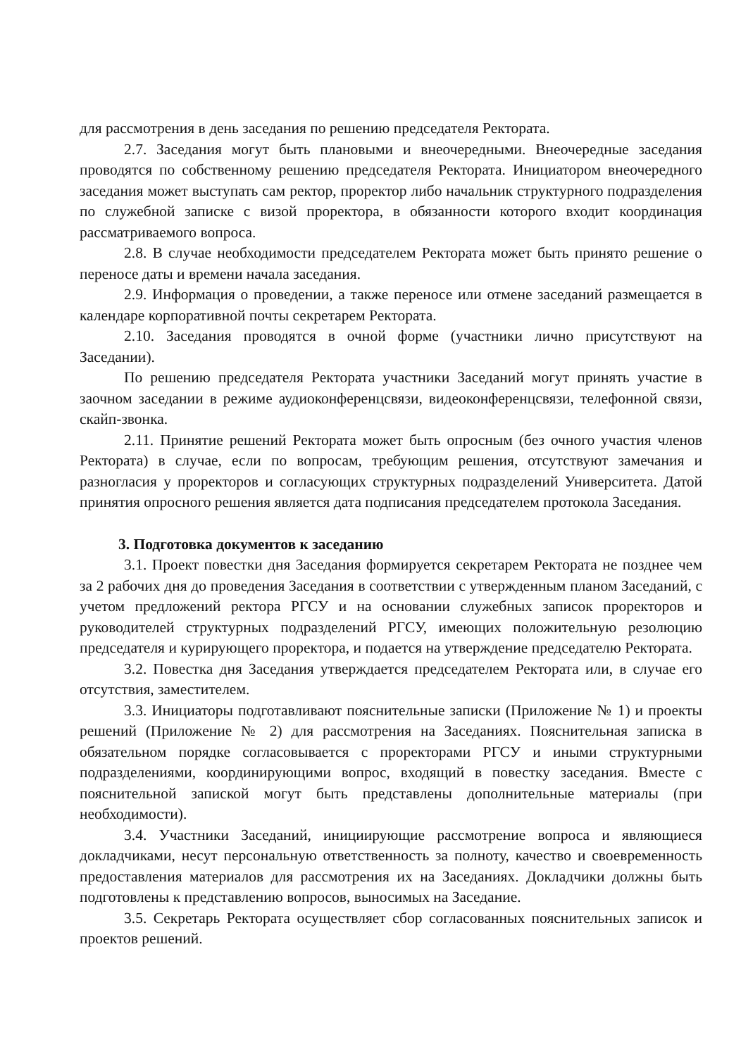для рассмотрения в день заседания по решению председателя Ректората.
2.7. Заседания могут быть плановыми и внеочередными. Внеочередные заседания проводятся по собственному решению председателя Ректората. Инициатором внеочередного заседания может выступать сам ректор, проректор либо начальник структурного подразделения по служебной записке с визой проректора, в обязанности которого входит координация рассматриваемого вопроса.
2.8. В случае необходимости председателем Ректората может быть принято решение о переносе даты и времени начала заседания.
2.9. Информация о проведении, а также переносе или отмене заседаний размещается в календаре корпоративной почты секретарем Ректората.
2.10. Заседания проводятся в очной форме (участники лично присутствуют на Заседании).
По решению председателя Ректората участники Заседаний могут принять участие в заочном заседании в режиме аудиоконференцсвязи, видеоконференцсвязи, телефонной связи, скайп-звонка.
2.11. Принятие решений Ректората может быть опросным (без очного участия членов Ректората) в случае, если по вопросам, требующим решения, отсутствуют замечания и разногласия у проректоров и согласующих структурных подразделений Университета. Датой принятия опросного решения является дата подписания председателем протокола Заседания.
3. Подготовка документов к заседанию
3.1. Проект повестки дня Заседания формируется секретарем Ректората не позднее чем за 2 рабочих дня до проведения Заседания в соответствии с утвержденным планом Заседаний, с учетом предложений ректора РГСУ и на основании служебных записок проректоров и руководителей структурных подразделений РГСУ, имеющих положительную резолюцию председателя и курирующего проректора, и подается на утверждение председателю Ректората.
3.2. Повестка дня Заседания утверждается председателем Ректората или, в случае его отсутствия, заместителем.
3.3. Инициаторы подготавливают пояснительные записки (Приложение № 1) и проекты решений (Приложение № 2) для рассмотрения на Заседаниях. Пояснительная записка в обязательном порядке согласовывается с проректорами РГСУ и иными структурными подразделениями, координирующими вопрос, входящий в повестку заседания. Вместе с пояснительной запиской могут быть представлены дополнительные материалы (при необходимости).
3.4. Участники Заседаний, инициирующие рассмотрение вопроса и являющиеся докладчиками, несут персональную ответственность за полноту, качество и своевременность предоставления материалов для рассмотрения их на Заседаниях. Докладчики должны быть подготовлены к представлению вопросов, выносимых на Заседание.
3.5. Секретарь Ректората осуществляет сбор согласованных пояснительных записок и проектов решений.